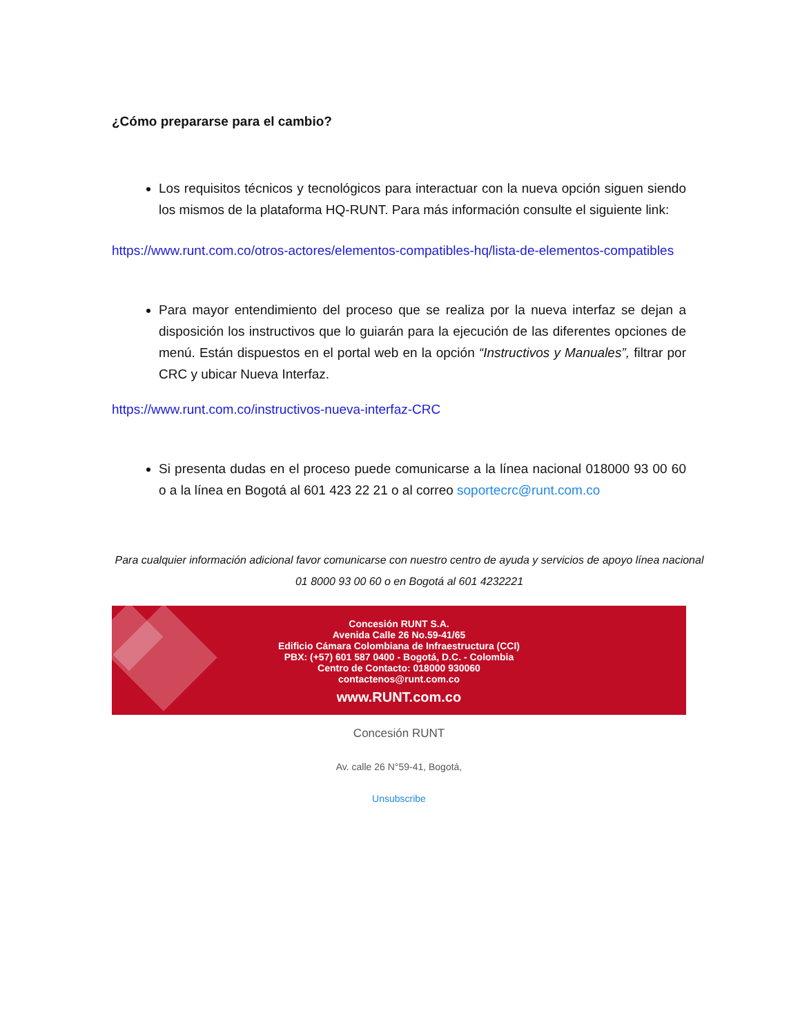¿Cómo prepararse para el cambio?
Los requisitos técnicos y tecnológicos para interactuar con la nueva opción siguen siendo los mismos de la plataforma HQ-RUNT. Para más información consulte el siguiente link:
https://www.runt.com.co/otros-actores/elementos-compatibles-hq/lista-de-elementos-compatibles
Para mayor entendimiento del proceso que se realiza por la nueva interfaz se dejan a disposición los instructivos que lo guiarán para la ejecución de las diferentes opciones de menú. Están dispuestos en el portal web en la opción “Instructivos y Manuales”, filtrar por CRC y ubicar Nueva Interfaz.
https://www.runt.com.co/instructivos-nueva-interfaz-CRC
Si presenta dudas en el proceso puede comunicarse a la línea nacional 018000 93 00 60 o a la línea en Bogotá al 601 423 22 21 o al correo soportecrc@runt.com.co
Para cualquier información adicional favor comunicarse con nuestro centro de ayuda y servicios de apoyo línea nacional 01 8000 93 00 60 o en Bogotá al 601 4232221
Concesión RUNT S.A.
Avenida Calle 26 No.59-41/65
Edificio Cámara Colombiana de Infraestructura (CCI)
PBX: (+57) 601 587 0400 - Bogotá, D.C. - Colombia
Centro de Contacto: 018000 930060
contactenos@runt.com.co
www.RUNT.com.co
Concesión RUNT
Av. calle 26 N°59-41, Bogotá,
Unsubscribe